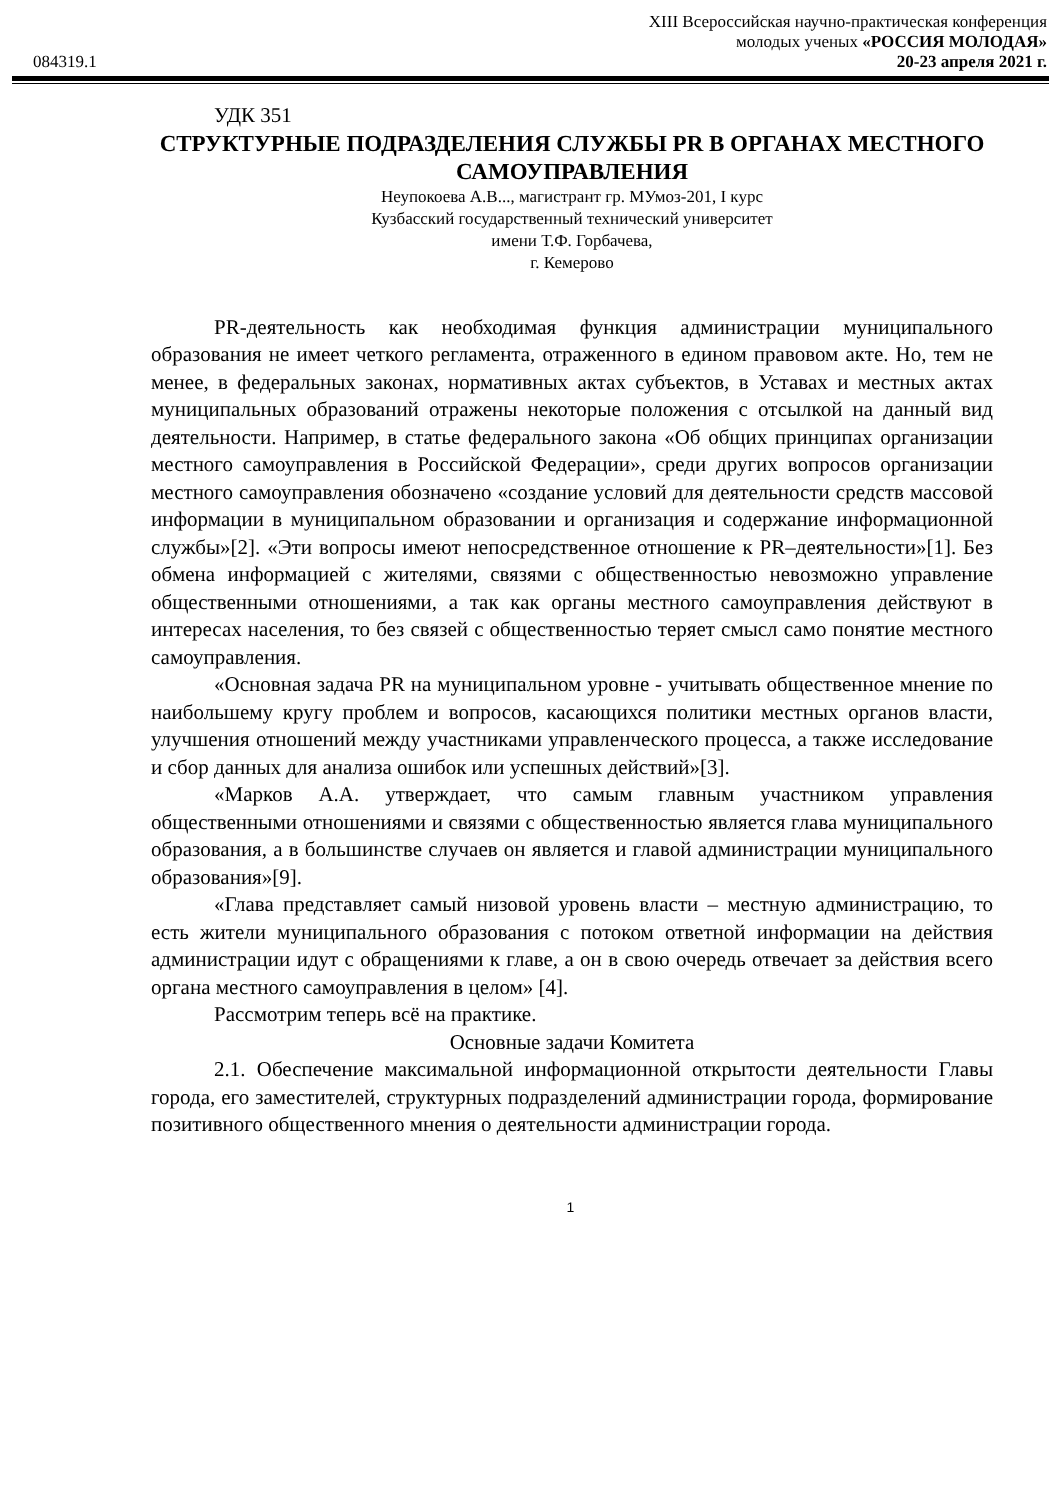XIII Всероссийская научно-практическая конференция
молодых ученых «РОССИЯ МОЛОДАЯ»
084319.1 20-23 апреля 2021 г.
УДК 351
СТРУКТУРНЫЕ ПОДРАЗДЕЛЕНИЯ СЛУЖБЫ PR В ОРГАНАХ МЕСТНОГО САМОУПРАВЛЕНИЯ
Неупокоева А.В..., магистрант гр. МУмоз-201, I курс
Кузбасский государственный технический университет
имени Т.Ф. Горбачева,
г. Кемерово
PR-деятельность как необходимая функция администрации муниципального образования не имеет четкого регламента, отраженного в едином правовом акте. Но, тем не менее, в федеральных законах, нормативных актах субъектов, в Уставах и местных актах муниципальных образований отражены некоторые положения с отсылкой на данный вид деятельности. Например, в статье федерального закона «Об общих принципах организации местного самоуправления в Российской Федерации», среди других вопросов организации местного самоуправления обозначено «создание условий для деятельности средств массовой информации в муниципальном образовании и организация и содержание информационной службы»[2]. «Эти вопросы имеют непосредственное отношение к PR–деятельности»[1]. Без обмена информацией с жителями, связями с общественностью невозможно управление общественными отношениями, а так как органы местного самоуправления действуют в интересах населения, то без связей с общественностью теряет смысл само понятие местного самоуправления.
«Основная задача PR на муниципальном уровне - учитывать общественное мнение по наибольшему кругу проблем и вопросов, касающихся политики местных органов власти, улучшения отношений между участниками управленческого процесса, а также исследование и сбор данных для анализа ошибок или успешных действий»[3].
«Марков А.А. утверждает, что самым главным участником управления общественными отношениями и связями с общественностью является глава муниципального образования, а в большинстве случаев он является и главой администрации муниципального образования»[9].
«Глава представляет самый низовой уровень власти – местную администрацию, то есть жители муниципального образования с потоком ответной информации на действия администрации идут с обращениями к главе, а он в свою очередь отвечает за действия всего органа местного самоуправления в целом» [4].
Рассмотрим теперь всё на практике.
Основные задачи Комитета
2.1. Обеспечение максимальной информационной открытости деятельности Главы города, его заместителей, структурных подразделений администрации города, формирование позитивного общественного мнения о деятельности администрации города.
1